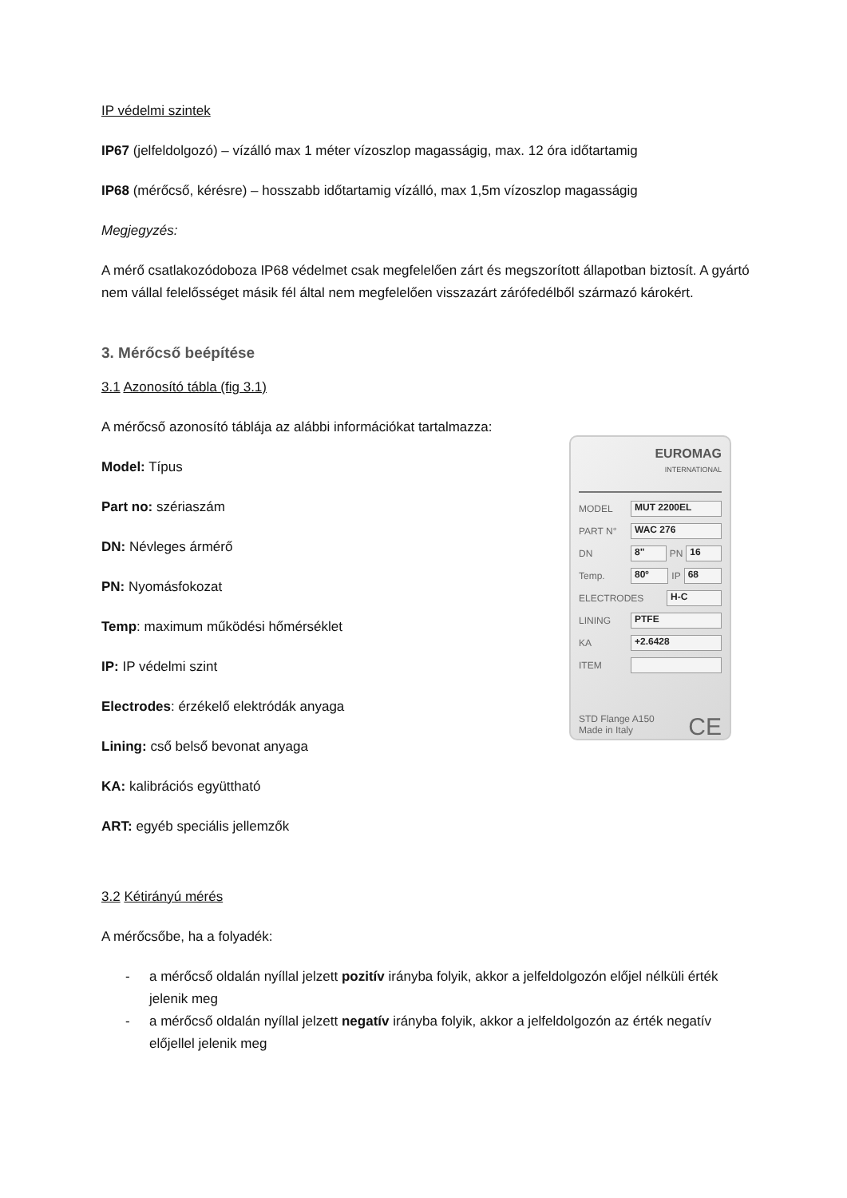IP védelmi szintek
IP67 (jelfeldolgozó) – vízálló max 1 méter vízoszlop magasságig, max. 12 óra időtartamig
IP68 (mérőcső, kérésre) – hosszabb időtartamig vízálló, max 1,5m vízoszlop magasságig
Megjegyzés:
A mérő csatlakozódoboza IP68 védelmet csak megfelelően zárt és megszorított állapotban biztosít. A gyártó nem vállal felelősséget másik fél által nem megfelelően visszazárt zárófedélből származó károkért.
3. Mérőcső beépítése
3.1 Azonosító tábla (fig 3.1)
A mérőcső azonosító táblája az alábbi információkat tartalmazza:
Model: Típus
Part no: szériaszám
DN: Névleges ármérő
PN: Nyomásfokozat
Temp: maximum működési hőmérséklet
IP: IP védelmi szint
Electrodes: érzékelő elektródák anyaga
Lining: cső belső bevonat anyaga
KA: kalibrációs együttható
ART: egyéb speciális jellemzők
3.2 Kétirányú mérés
A mérőcsőbe, ha a folyadék:
- a mérőcső oldalán nyíllal jelzett pozitív irányba folyik, akkor a jelfeldolgozón előjel nélküli érték jelenik meg
- a mérőcső oldalán nyíllal jelzett negatív irányba folyik, akkor a jelfeldolgozón az érték negatív előjellel jelenik meg
EUROMAG
INTERNATIONAL
MODEL MUT 2200EL
PART N° WAC 276
DN 8" PN 16
Temp. 80º IP 68
ELECTRODES H-C
LINING PTFE
KA +2.6428
ITEM
STD Flange A150
Made in Italy CE